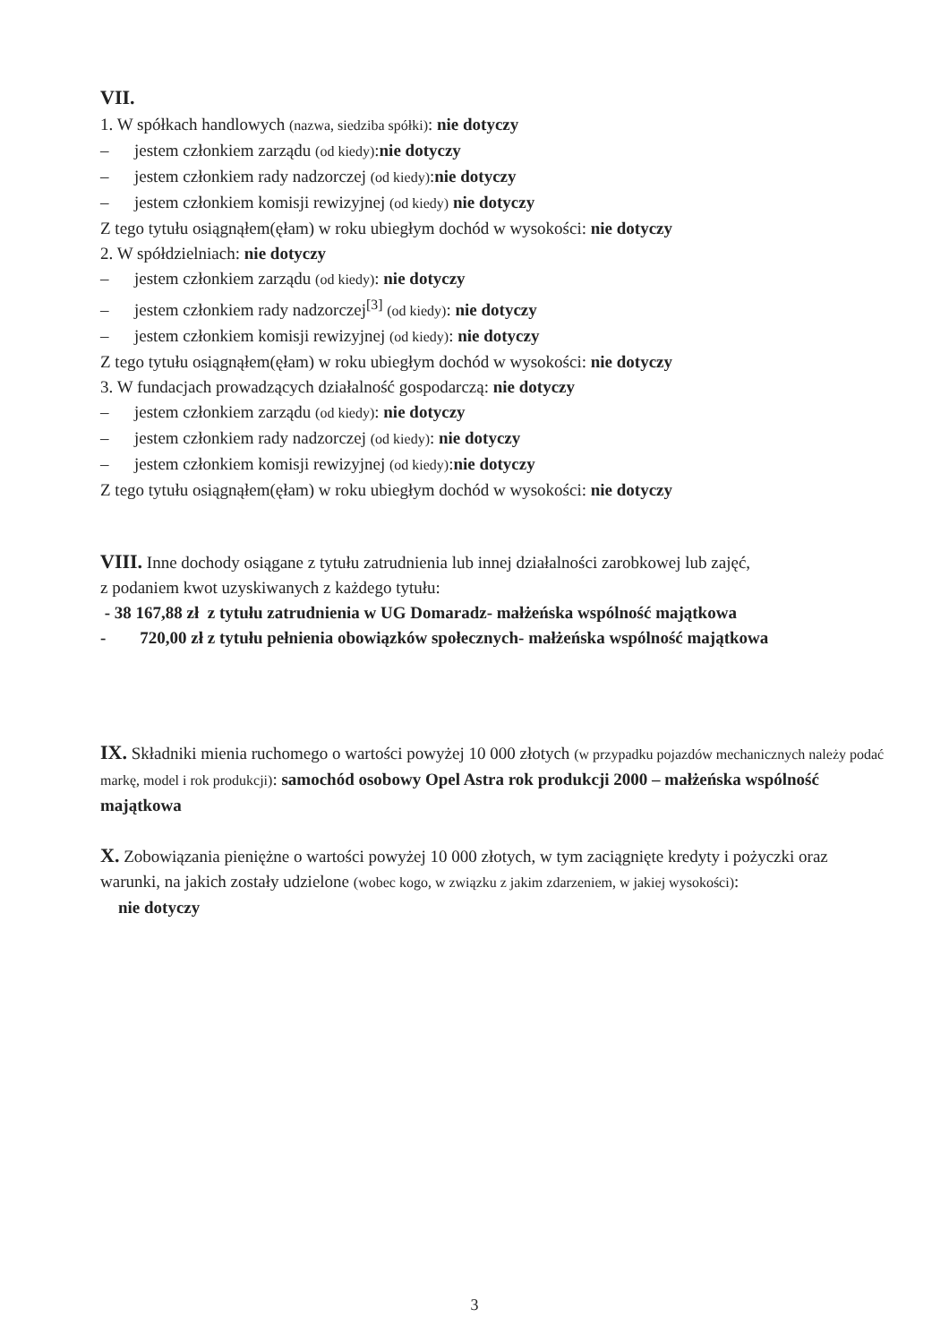VII.
1. W spółkach handlowych (nazwa, siedziba spółki): nie dotyczy
– jestem członkiem zarządu (od kiedy):nie dotyczy
– jestem członkiem rady nadzorczej (od kiedy):nie dotyczy
– jestem członkiem komisji rewizyjnej (od kiedy) nie dotyczy
Z tego tytułu osiągnąłem(ęłam) w roku ubiegłym dochód w wysokości: nie dotyczy
2. W spółdzielniach: nie dotyczy
– jestem członkiem zarządu (od kiedy): nie dotyczy
– jestem członkiem rady nadzorczej<sup>[3]</sup> (od kiedy): nie dotyczy
– jestem członkiem komisji rewizyjnej (od kiedy): nie dotyczy
Z tego tytułu osiągnąłem(ęłam) w roku ubiegłym dochód w wysokości: nie dotyczy
3. W fundacjach prowadzących działalność gospodarczą: nie dotyczy
– jestem członkiem zarządu (od kiedy): nie dotyczy
– jestem członkiem rady nadzorczej (od kiedy): nie dotyczy
– jestem członkiem komisji rewizyjnej (od kiedy):nie dotyczy
Z tego tytułu osiągnąłem(ęłam) w roku ubiegłym dochód w wysokości: nie dotyczy
VIII. Inne dochody osiągane z tytułu zatrudnienia lub innej działalności zarobkowej lub zajęć,
z podaniem kwot uzyskiwanych z każdego tytułu:
- 38 167,88 zł z tytułu zatrudnienia w UG Domaradz- małżeńska wspólność majątkowa
- 720,00 zł z tytułu pełnienia obowiązków społecznych- małżeńska wspólność majątkowa
IX. Składniki mienia ruchomego o wartości powyżej 10 000 złotych (w przypadku pojazdów mechanicznych należy podać markę, model i rok produkcji): samochód osobowy Opel Astra rok produkcji 2000 – małżeńska wspólność majątkowa
X. Zobowiązania pieniężne o wartości powyżej 10 000 złotych, w tym zaciągnięte kredyty i pożyczki oraz warunki, na jakich zostały udzielone (wobec kogo, w związku z jakim zdarzeniem, w jakiej wysokości):
nie dotyczy
3